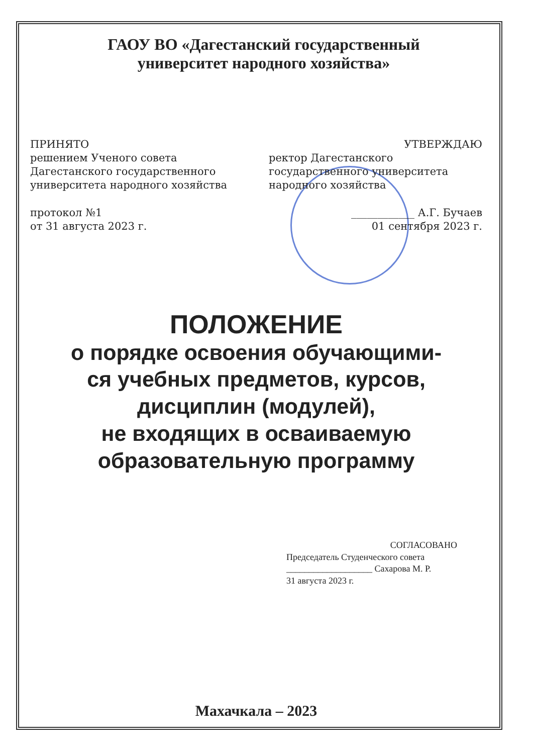ГАОУ ВО «Дагестанский государственный
университет народного хозяйства»
ПРИНЯТО
решением Ученого совета Дагестанского государственного университета народного хозяйства
протокол №1
от 31 августа 2023 г.
УТВЕРЖДАЮ
ректор Дагестанского государственного университета народного хозяйства
____________ А.Г. Бучаев
01 сентября 2023 г.
ПОЛОЖЕНИЕ
о порядке освоения обучающими-
ся учебных предметов, курсов,
дисциплин (модулей),
не входящих в осваиваемую
образовательную программу
СОГЛАСОВАНО
Председатель Студенческого совета
___________________ Сахарова М. Р.
31 августа 2023 г.
Махачкала – 2023